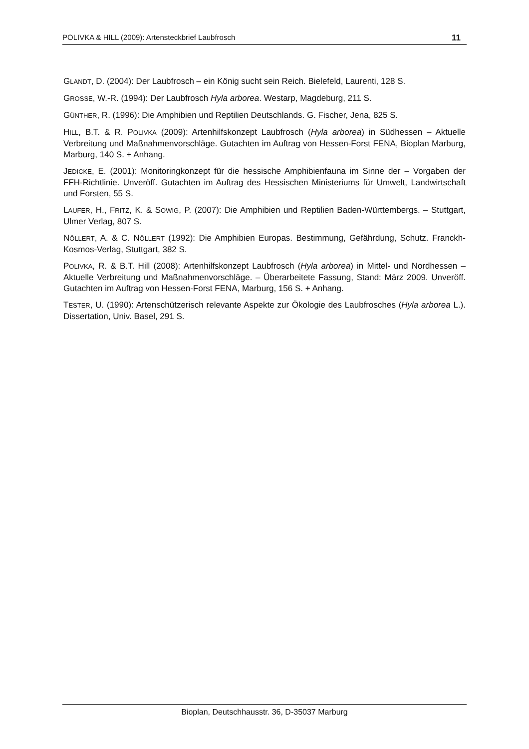POLIVKA & HILL (2009): Artensteckbrief Laubfrosch 11
GLANDT, D. (2004): Der Laubfrosch – ein König sucht sein Reich. Bielefeld, Laurenti, 128 S.
GROSSE, W.-R. (1994): Der Laubfrosch Hyla arborea. Westarp, Magdeburg, 211 S.
GÜNTHER, R. (1996): Die Amphibien und Reptilien Deutschlands. G. Fischer, Jena, 825 S.
HILL, B.T. & R. POLIVKA (2009): Artenhilfskonzept Laubfrosch (Hyla arborea) in Südhessen – Aktuelle Verbreitung und Maßnahmenvorschläge. Gutachten im Auftrag von Hessen-Forst FENA, Bioplan Marburg, Marburg, 140 S. + Anhang.
JEDICKE, E. (2001): Monitoringkonzept für die hessische Amphibienfauna im Sinne der – Vorgaben der FFH-Richtlinie. Unveröff. Gutachten im Auftrag des Hessischen Ministeriums für Umwelt, Landwirtschaft und Forsten, 55 S.
LAUFER, H., FRITZ, K. & SOWIG, P. (2007): Die Amphibien und Reptilien Baden-Württembergs. – Stuttgart, Ulmer Verlag, 807 S.
NÖLLERT, A. & C. NÖLLERT (1992): Die Amphibien Europas. Bestimmung, Gefährdung, Schutz. Franckh-Kosmos-Verlag, Stuttgart, 382 S.
POLIVKA, R. & B.T. Hill (2008): Artenhilfskonzept Laubfrosch (Hyla arborea) in Mittel- und Nordhessen – Aktuelle Verbreitung und Maßnahmenvorschläge. – Überarbeitete Fassung, Stand: März 2009. Unveröff. Gutachten im Auftrag von Hessen-Forst FENA, Marburg, 156 S. + Anhang.
TESTER, U. (1990): Artenschützerisch relevante Aspekte zur Ökologie des Laubfrosches (Hyla arborea L.). Dissertation, Univ. Basel, 291 S.
Bioplan, Deutschhausstr. 36, D-35037 Marburg